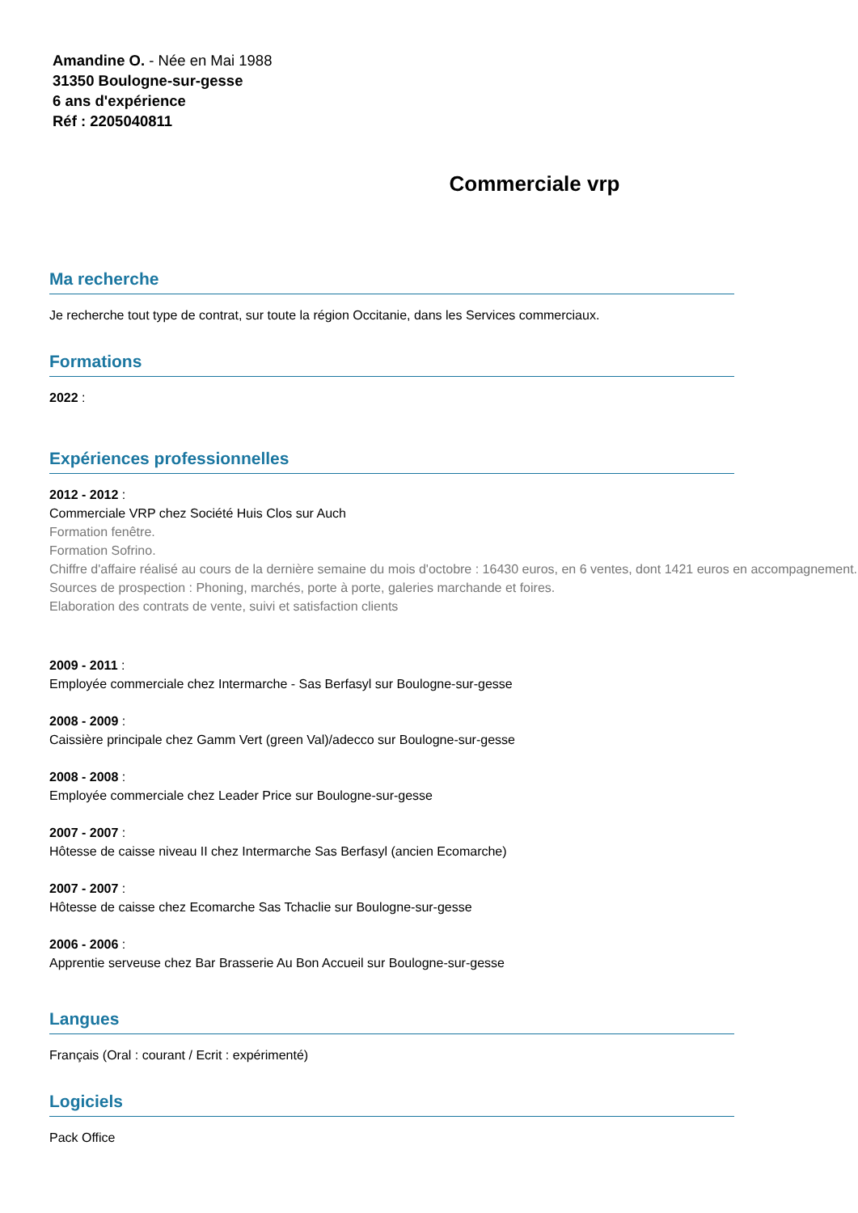Amandine O. - Née en Mai 1988
31350 Boulogne-sur-gesse
6 ans d'expérience
Réf : 2205040811
Commerciale vrp
Ma recherche
Je recherche tout type de contrat, sur toute la région Occitanie, dans les Services commerciaux.
Formations
2022 :
Expériences professionnelles
2012 - 2012 :
Commerciale VRP chez Société Huis Clos sur Auch
Formation fenêtre.
Formation Sofrino.
Chiffre d'affaire réalisé au cours de la dernière semaine du mois d'octobre : 16430 euros, en 6 ventes, dont 1421 euros en accompagnement.
Sources de prospection : Phoning, marchés, porte à porte, galeries marchande et foires.
Elaboration des contrats de vente, suivi et satisfaction clients
2009 - 2011 :
Employée commerciale chez Intermarche - Sas Berfasyl sur Boulogne-sur-gesse
2008 - 2009 :
Caissière principale chez Gamm Vert (green Val)/adecco sur Boulogne-sur-gesse
2008 - 2008 :
Employée commerciale chez Leader Price sur Boulogne-sur-gesse
2007 - 2007 :
Hôtesse de caisse niveau II chez Intermarche Sas Berfasyl (ancien Ecomarche)
2007 - 2007 :
Hôtesse de caisse chez Ecomarche Sas Tchaclie sur Boulogne-sur-gesse
2006 - 2006 :
Apprentie serveuse chez Bar Brasserie Au Bon Accueil sur Boulogne-sur-gesse
Langues
Français (Oral : courant / Ecrit : expérimenté)
Logiciels
Pack Office